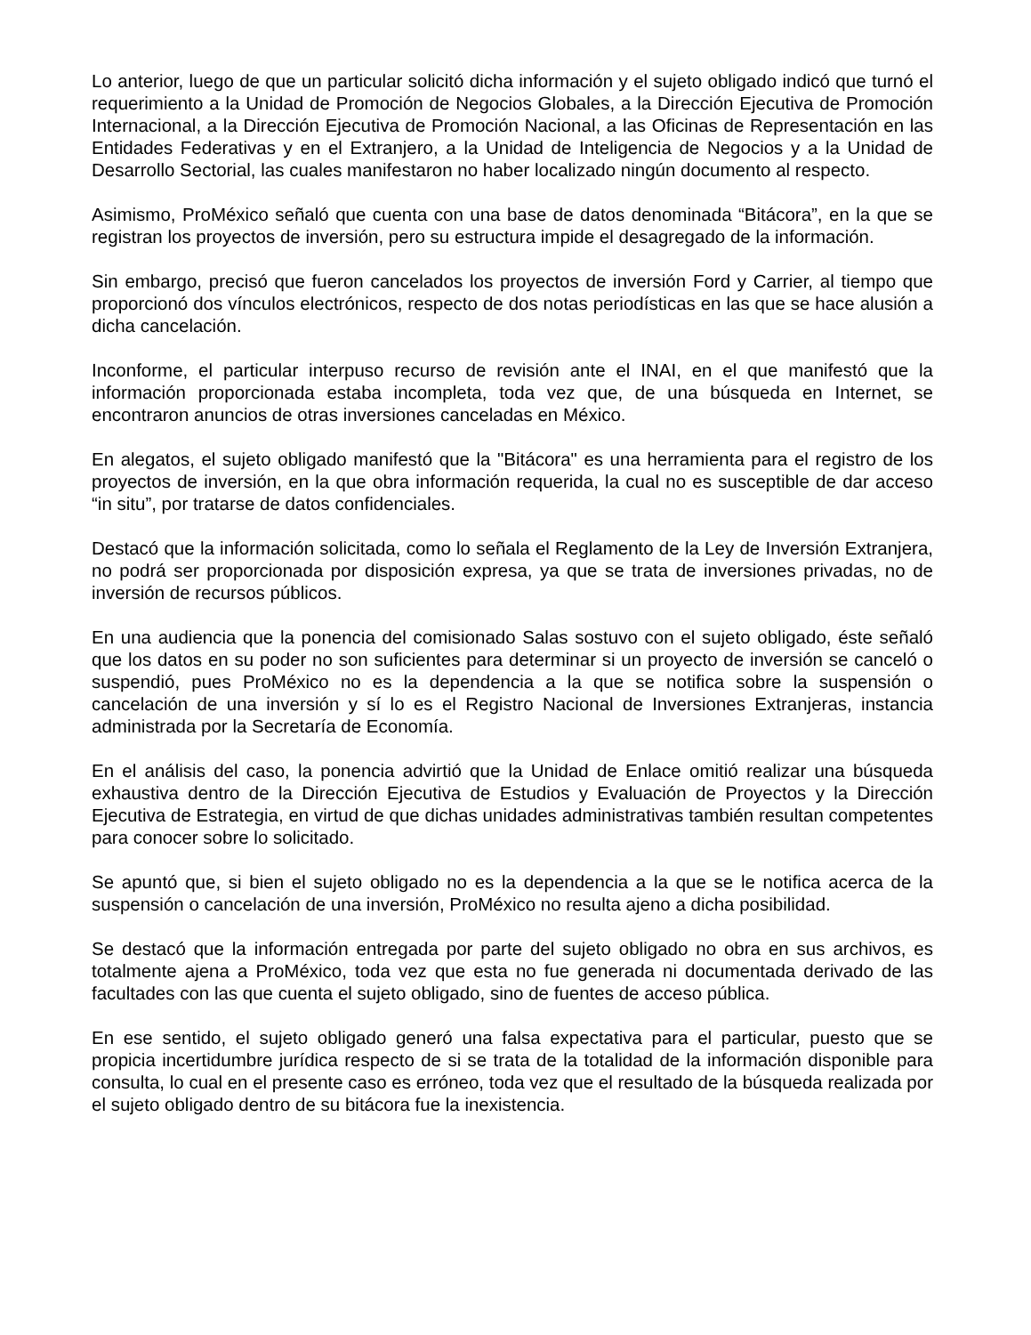Lo anterior, luego de que un particular solicitó dicha información y el sujeto obligado indicó que turnó el requerimiento a la Unidad de Promoción de Negocios Globales, a la Dirección Ejecutiva de Promoción Internacional, a la Dirección Ejecutiva de Promoción Nacional, a las Oficinas de Representación en las Entidades Federativas y en el Extranjero, a la Unidad de Inteligencia de Negocios y a la Unidad de Desarrollo Sectorial, las cuales manifestaron no haber localizado ningún documento al respecto.
Asimismo, ProMéxico señaló que cuenta con una base de datos denominada “Bitácora”, en la que se registran los proyectos de inversión, pero su estructura impide el desagregado de la información.
Sin embargo, precisó que fueron cancelados los proyectos de inversión Ford y Carrier, al tiempo que proporcionó dos vínculos electrónicos, respecto de dos notas periodísticas en las que se hace alusión a dicha cancelación.
Inconforme, el particular interpuso recurso de revisión ante el INAI, en el que manifestó que la información proporcionada estaba incompleta, toda vez que, de una búsqueda en Internet, se encontraron anuncios de otras inversiones canceladas en México.
En alegatos, el sujeto obligado manifestó que la "Bitácora" es una herramienta para el registro de los proyectos de inversión, en la que obra información requerida, la cual no es susceptible de dar acceso “in situ”, por tratarse de datos confidenciales.
Destacó que la información solicitada, como lo señala el Reglamento de la Ley de Inversión Extranjera, no podrá ser proporcionada por disposición expresa, ya que se trata de inversiones privadas, no de inversión de recursos públicos.
En una audiencia que la ponencia del comisionado Salas sostuvo con el sujeto obligado, éste señaló que los datos en su poder no son suficientes para determinar si un proyecto de inversión se canceló o suspendió, pues ProMéxico no es la dependencia a la que se notifica sobre la suspensión o cancelación de una inversión y sí lo es el Registro Nacional de Inversiones Extranjeras, instancia administrada por la Secretaría de Economía.
En el análisis del caso, la ponencia advirtió que la Unidad de Enlace omitió realizar una búsqueda exhaustiva dentro de la Dirección Ejecutiva de Estudios y Evaluación de Proyectos y la Dirección Ejecutiva de Estrategia, en virtud de que dichas unidades administrativas también resultan competentes para conocer sobre lo solicitado.
Se apuntó que, si bien el sujeto obligado no es la dependencia a la que se le notifica acerca de la suspensión o cancelación de una inversión, ProMéxico no resulta ajeno a dicha posibilidad.
Se destacó que la información entregada por parte del sujeto obligado no obra en sus archivos, es totalmente ajena a ProMéxico, toda vez que esta no fue generada ni documentada derivado de las facultades con las que cuenta el sujeto obligado, sino de fuentes de acceso pública.
En ese sentido, el sujeto obligado generó una falsa expectativa para el particular, puesto que se propicia incertidumbre jurídica respecto de si se trata de la totalidad de la información disponible para consulta, lo cual en el presente caso es erróneo, toda vez que el resultado de la búsqueda realizada por el sujeto obligado dentro de su bitácora fue la inexistencia.